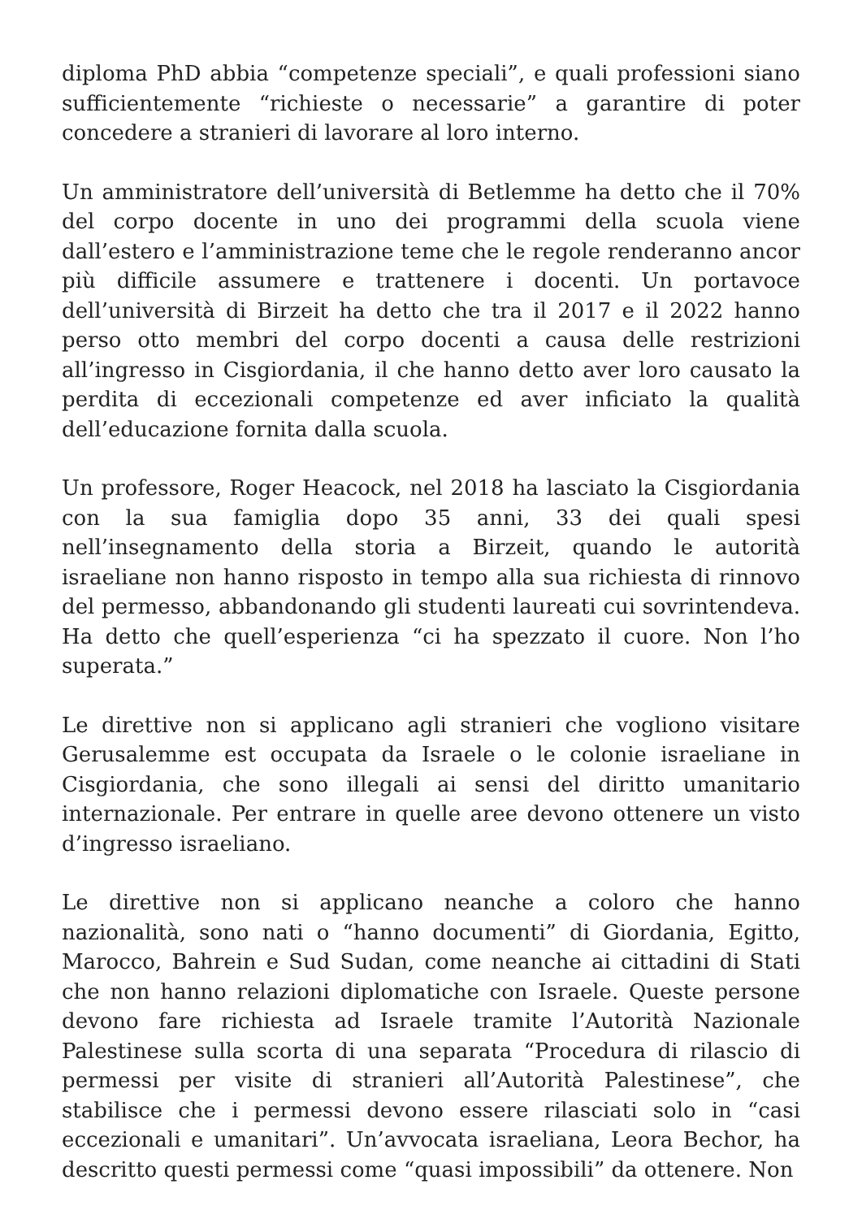diploma PhD abbia “competenze speciali”, e quali professioni siano sufficientemente “richieste o necessarie” a garantire di poter concedere a stranieri di lavorare al loro interno.
Un amministratore dell’università di Betlemme ha detto che il 70% del corpo docente in uno dei programmi della scuola viene dall’estero e l’amministrazione teme che le regole renderanno ancor più difficile assumere e trattenere i docenti. Un portavoce dell’università di Birzeit ha detto che tra il 2017 e il 2022 hanno perso otto membri del corpo docenti a causa delle restrizioni all’ingresso in Cisgiordania, il che hanno detto aver loro causato la perdita di eccezionali competenze ed aver inficiato la qualità dell’educazione fornita dalla scuola.
Un professore, Roger Heacock, nel 2018 ha lasciato la Cisgiordania con la sua famiglia dopo 35 anni, 33 dei quali spesi nell’insegnamento della storia a Birzeit, quando le autorità israeliane non hanno risposto in tempo alla sua richiesta di rinnovo del permesso, abbandonando gli studenti laureati cui sovrintendeva. Ha detto che quell’esperienza “ci ha spezzato il cuore. Non l’ho superata.”
Le direttive non si applicano agli stranieri che vogliono visitare Gerusalemme est occupata da Israele o le colonie israeliane in Cisgiordania, che sono illegali ai sensi del diritto umanitario internazionale. Per entrare in quelle aree devono ottenere un visto d’ingresso israeliano.
Le direttive non si applicano neanche a coloro che hanno nazionalità, sono nati o “hanno documenti” di Giordania, Egitto, Marocco, Bahrein e Sud Sudan, come neanche ai cittadini di Stati che non hanno relazioni diplomatiche con Israele. Queste persone devono fare richiesta ad Israele tramite l’Autorità Nazionale Palestinese sulla scorta di una separata “Procedura di rilascio di permessi per visite di stranieri all’Autorità Palestinese”, che stabilisce che i permessi devono essere rilasciati solo in “casi eccezionali e umanitari”. Un’avvocata israeliana, Leora Bechor, ha descritto questi permessi come “quasi impossibili” da ottenere. Non